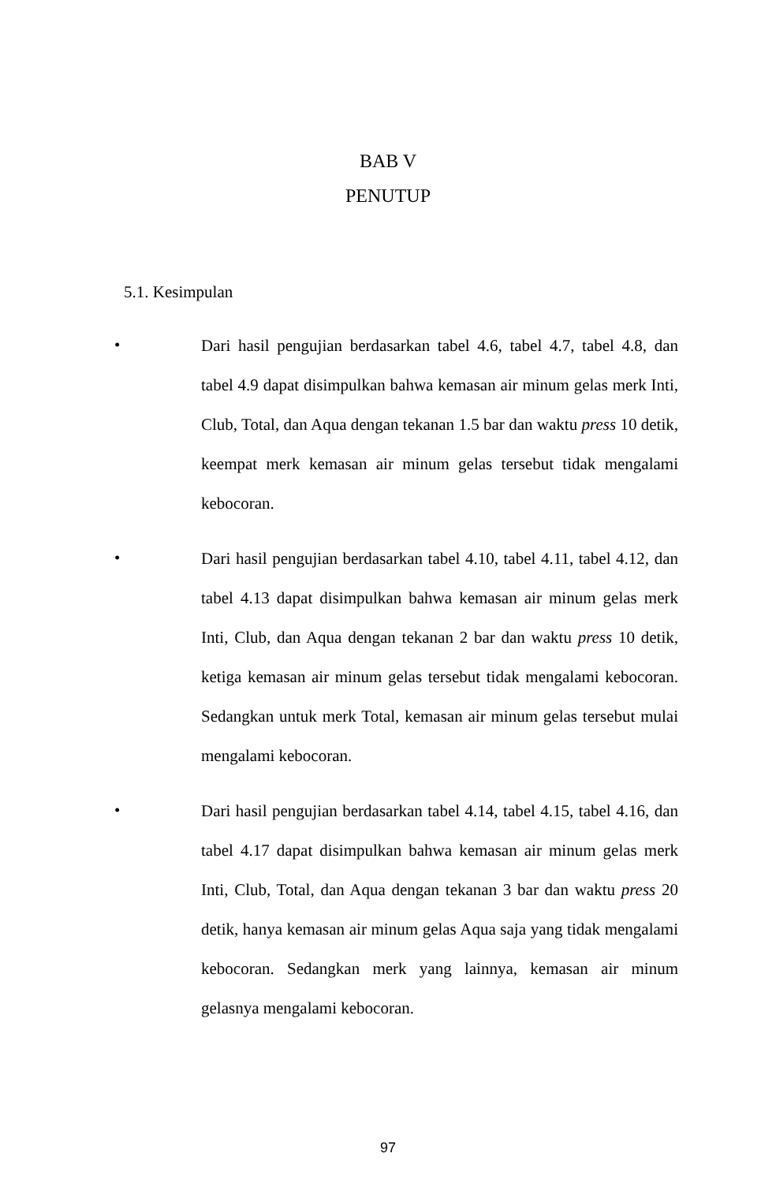BAB V
PENUTUP
5.1. Kesimpulan
•
Dari hasil pengujian berdasarkan tabel 4.6, tabel 4.7, tabel 4.8, dan tabel 4.9 dapat disimpulkan bahwa kemasan air minum gelas merk Inti, Club, Total, dan Aqua dengan tekanan 1.5 bar dan waktu press 10 detik, keempat merk kemasan air minum gelas tersebut tidak mengalami kebocoran.
•
Dari hasil pengujian berdasarkan tabel 4.10, tabel 4.11, tabel 4.12, dan tabel 4.13 dapat disimpulkan bahwa kemasan air minum gelas merk Inti, Club, dan Aqua dengan tekanan 2 bar dan waktu press 10 detik, ketiga kemasan air minum gelas tersebut tidak mengalami kebocoran. Sedangkan untuk merk Total, kemasan air minum gelas tersebut mulai mengalami kebocoran.
•
Dari hasil pengujian berdasarkan tabel 4.14, tabel 4.15, tabel 4.16, dan tabel 4.17 dapat disimpulkan bahwa kemasan air minum gelas merk Inti, Club, Total, dan Aqua dengan tekanan 3 bar dan waktu press 20 detik, hanya kemasan air minum gelas Aqua saja yang tidak mengalami kebocoran. Sedangkan merk yang lainnya, kemasan air minum gelasnya mengalami kebocoran.
97